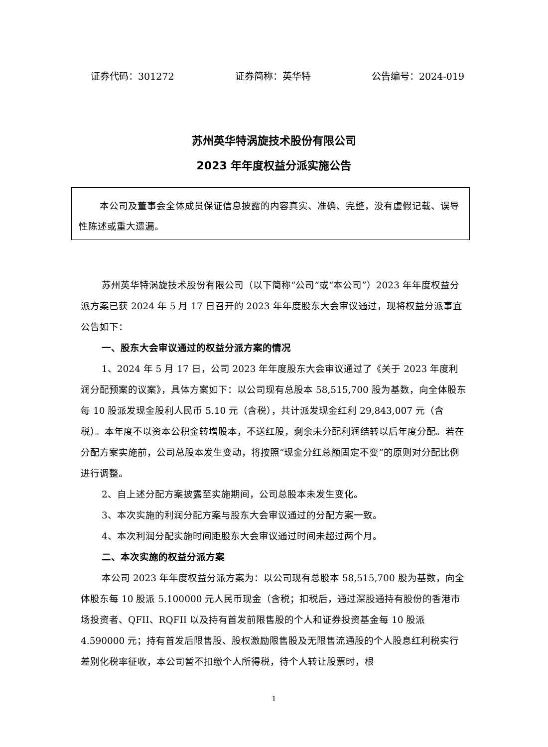证券代码：301272 证券简称：英华特 公告编号：2024-019
苏州英华特涡旋技术股份有限公司
2023 年年度权益分派实施公告
本公司及董事会全体成员保证信息披露的内容真实、准确、完整，没有虚假记载、误导性陈述或重大遗漏。
苏州英华特涡旋技术股份有限公司（以下简称“公司”或“本公司”）2023 年年度权益分派方案已获 2024 年 5 月 17 日召开的 2023 年年度股东大会审议通过，现将权益分派事宜公告如下：
一、股东大会审议通过的权益分派方案的情况
1、2024 年 5 月 17 日，公司 2023 年年度股东大会审议通过了《关于 2023 年度利润分配预案的议案》，具体方案如下：以公司现有总股本 58,515,700 股为基数，向全体股东每 10 股派发现金股利人民币 5.10 元（含税），共计派发现金红利 29,843,007 元（含税）。本年度不以资本公积金转增股本，不送红股，剩余未分配利润结转以后年度分配。若在分配方案实施前，公司总股本发生变动，将按照“现金分红总额固定不变”的原则对分配比例进行调整。
2、自上述分配方案披露至实施期间，公司总股本未发生变化。
3、本次实施的利润分配方案与股东大会审议通过的分配方案一致。
4、本次利润分配实施时间距股东大会审议通过时间未超过两个月。
二、本次实施的权益分派方案
本公司 2023 年年度权益分派方案为：以公司现有总股本 58,515,700 股为基数，向全体股东每 10 股派 5.100000 元人民币现金（含税；扣税后，通过深股通持有股份的香港市场投资者、QFII、RQFII 以及持有首发前限售股的个人和证券投资基金每 10 股派 4.590000 元；持有首发后限售股、股权激励限售股及无限售流通股的个人股息红利税实行差别化税率征收，本公司暂不扣缴个人所得税，待个人转让股票时，根
1